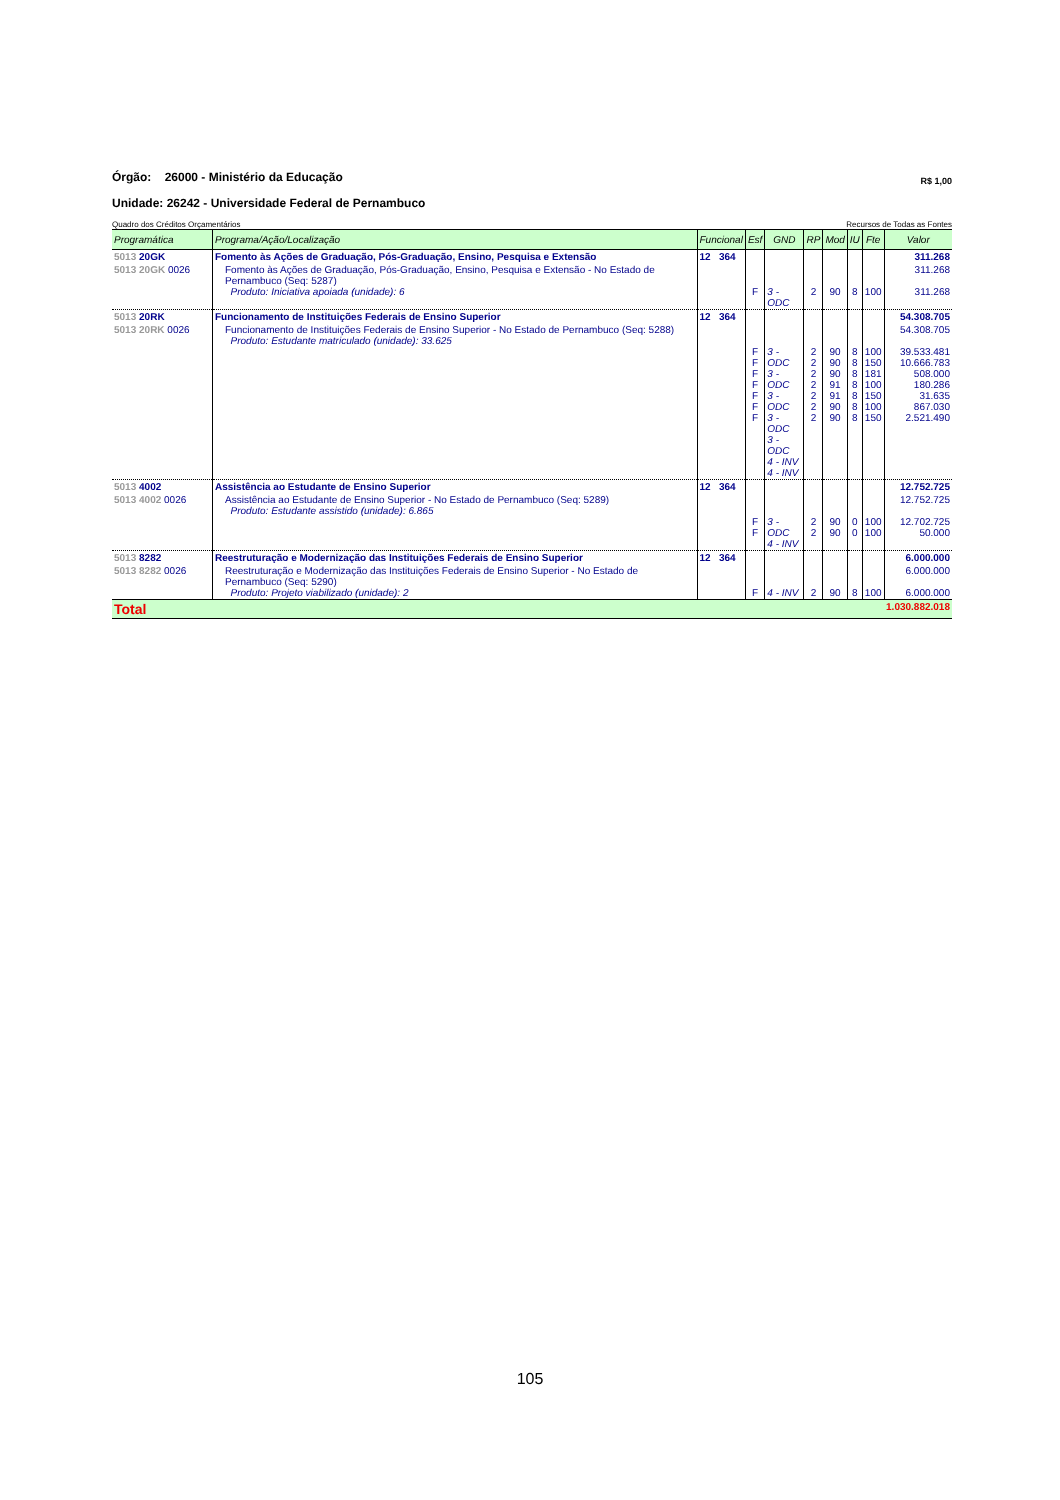Órgão: 26000 - Ministério da Educação
R$ 1,00
Unidade: 26242 - Universidade Federal de Pernambuco
Quadro dos Créditos Orçamentários Recursos de Todas as Fontes
| Programática | Programa/Ação/Localização | Funcional | Esf | GND | RP | Mod | IU | Fte | Valor |
| --- | --- | --- | --- | --- | --- | --- | --- | --- | --- |
| 5013 20GK | Fomento às Ações de Graduação, Pós-Graduação, Ensino, Pesquisa e Extensão | 12 364 | | | | | | | 311.268 |
| 5013 20GK 0026 | Fomento às Ações de Graduação, Pós-Graduação, Ensino, Pesquisa e Extensão - No Estado de Pernambuco (Seq: 5287) Produto: Iniciativa apoiada (unidade): 6 | | F | 3 - ODC | 2 | 90 | 8 | 100 | 311.268 311.268 |
| 5013 20RK | Funcionamento de Instituições Federais de Ensino Superior | 12 364 | | | | | | | 54.308.705 |
| 5013 20RK 0026 | Funcionamento de Instituições Federais de Ensino Superior - No Estado de Pernambuco (Seq: 5288) Produto: Estudante matriculado (unidade): 33.625 | | F F F F F F F | 3 - ODC 3 - ODC 3 - ODC 3 - ODC 3 - ODC 4 - INV 4 - INV | 2 2 2 2 2 2 2 | 90 90 90 91 91 90 90 | 8 8 8 8 8 8 8 | 100 150 181 100 150 100 150 | 54.308.705 39.533.481 10.666.783 508.000 180.286 31.635 867.030 2.521.490 |
| 5013 4002 | Assistência ao Estudante de Ensino Superior | 12 364 | | | | | | | 12.752.725 |
| 5013 4002 0026 | Assistência ao Estudante de Ensino Superior - No Estado de Pernambuco (Seq: 5289) Produto: Estudante assistido (unidade): 6.865 | | F F | 3 - ODC 4 - INV | 2 2 | 90 90 | 0 0 | 100 100 | 12.752.725 12.702.725 50.000 |
| 5013 8282 | Reestruturação e Modernização das Instituições Federais de Ensino Superior | 12 364 | | | | | | | 6.000.000 |
| 5013 8282 0026 | Reestruturação e Modernização das Instituições Federais de Ensino Superior - No Estado de Pernambuco (Seq: 5290) Produto: Projeto viabilizado (unidade): 2 | | F | 4 - INV | 2 | 90 | 8 | 100 | 6.000.000 6.000.000 |
| Total | | | | | | | | | 1.030.882.018 |
105